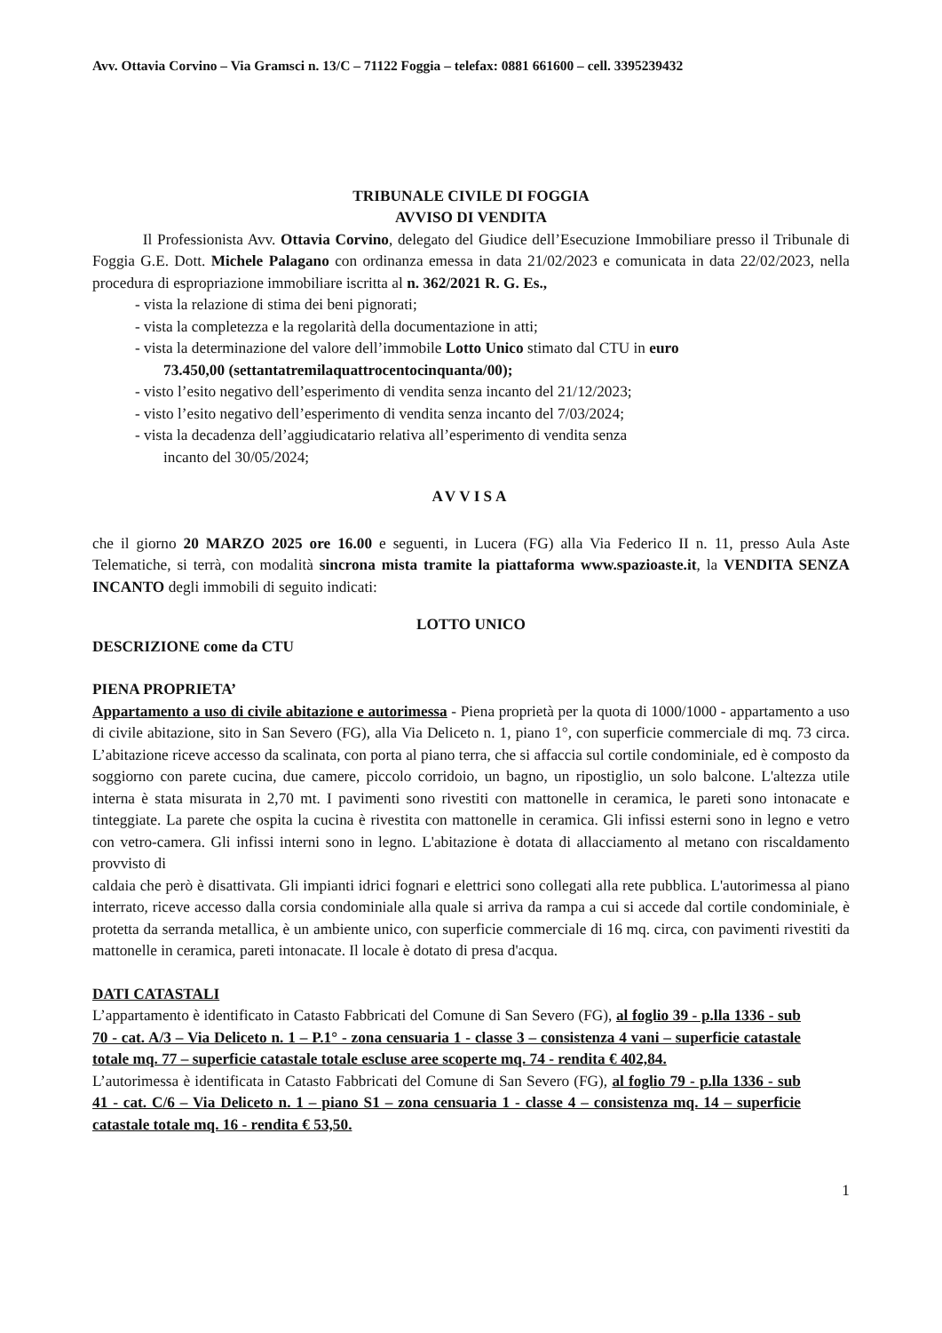Avv. Ottavia Corvino – Via Gramsci n. 13/C – 71122 Foggia – telefax: 0881 661600 – cell. 3395239432
TRIBUNALE CIVILE DI FOGGIA
AVVISO DI VENDITA
Il Professionista Avv. Ottavia Corvino, delegato del Giudice dell’Esecuzione Immobiliare presso il Tribunale di Foggia G.E. Dott. Michele Palagano con ordinanza emessa in data 21/02/2023 e comunicata in data 22/02/2023, nella procedura di espropriazione immobiliare iscritta al n. 362/2021 R. G. Es.,
- vista la relazione di stima dei beni pignorati;
- vista la completezza e la regolarità della documentazione in atti;
- vista la determinazione del valore dell’immobile Lotto Unico stimato dal CTU in euro
73.450,00 (settantatremilaquattrocentocinquanta/00);
- visto l’esito negativo dell’esperimento di vendita senza incanto del 21/12/2023;
- visto l’esito negativo dell’esperimento di vendita senza incanto del 7/03/2024;
- vista la decadenza dell’aggiudicatario relativa all’esperimento di vendita senza
incanto del 30/05/2024;
AVVISA
che il giorno 20 MARZO 2025 ore 16.00 e seguenti, in Lucera (FG) alla Via Federico II n. 11, presso Aula Aste Telematiche, si terrà, con modalità sincrona mista tramite la piattaforma www.spazioaste.it, la VENDITA SENZA INCANTO degli immobili di seguito indicati:
LOTTO UNICO
DESCRIZIONE come da CTU
PIENA PROPRIETA’
Appartamento a uso di civile abitazione e autorimessa - Piena proprietà per la quota di 1000/1000 - appartamento a uso di civile abitazione, sito in San Severo (FG), alla Via Deliceto n. 1, piano 1°, con superficie commerciale di mq. 73 circa. L’abitazione riceve accesso da scalinata, con porta al piano terra, che si affaccia sul cortile condominiale, ed è composto da soggiorno con parete cucina, due camere, piccolo corridoio, un bagno, un ripostiglio, un solo balcone. L'altezza utile interna è stata misurata in 2,70 mt. I pavimenti sono rivestiti con mattonelle in ceramica, le pareti sono intonacate e tinteggiate. La parete che ospita la cucina è rivestita con mattonelle in ceramica. Gli infissi esterni sono in legno e vetro con vetro-camera. Gli infissi interni sono in legno. L'abitazione è dotata di allacciamento al metano con riscaldamento provvisto di
caldaia che però è disattivata. Gli impianti idrici fognari e elettrici sono collegati alla rete pubblica. L'autorimessa al piano interrato, riceve accesso dalla corsia condominiale alla quale si arriva da rampa a cui si accede dal cortile condominiale, è protetta da serranda metallica, è un ambiente unico, con superficie commerciale di 16 mq. circa, con pavimenti rivestiti da mattonelle in ceramica, pareti intonacate. Il locale è dotato di presa d'acqua.
DATI CATASTALI
L’appartamento è identificato in Catasto Fabbricati del Comune di San Severo (FG), al foglio 39 - p.lla 1336 - sub 70 - cat. A/3 – Via Deliceto n. 1 – P.1° - zona censuaria 1 - classe 3 – consistenza 4 vani – superficie catastale totale mq. 77 – superficie catastale totale escluse aree scoperte mq. 74 - rendita € 402,84.
L’autorimessa è identificata in Catasto Fabbricati del Comune di San Severo (FG), al foglio 79 - p.lla 1336 - sub 41 - cat. C/6 – Via Deliceto n. 1 – piano S1 – zona censuaria 1 - classe 4 – consistenza mq. 14 – superficie catastale totale mq. 16 - rendita € 53,50.
1